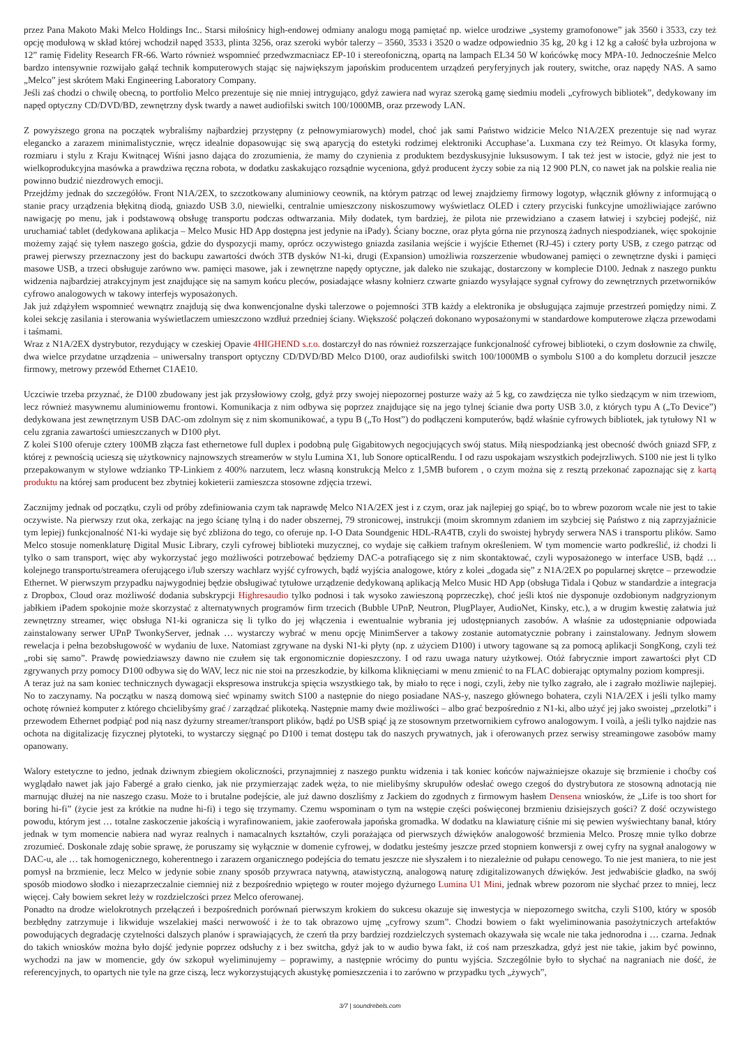przez Pana Makoto Maki Melco Holdings Inc.. Starsi miłośnicy high-endowej odmiany analogu mogą pamiętać np. wielce urodziwe „systemy gramofonowe” jak 3560 i 3533, czy też opcję modułową w skład której wchodził napęd 3533, plinta 3256, oraz szeroki wybór talerzy – 3560, 3533 i 3520 o wadze odpowiednio 35 kg, 20 kg i 12 kg a całość była uzbrojona w 12” ramię Fidelity Research FR-66. Warto również wspomnieć przedwzmacniacz EP-10 i stereofoniczną, opartą na lampach EL34 50 W końcówkę mocy MPA-10. Jednocześnie Melco bardzo intensywnie rozwijało gałąź technik komputerowych stając się największym japońskim producentem urządzeń peryferyjnych jak routery, switche, oraz napędy NAS. A samo „Melco” jest skrótem Maki Engineering Laboratory Company.
Jeśli zaś chodzi o chwilę obecną, to portfolio Melco prezentuje się nie mniej intrygująco, gdyż zawiera nad wyraz szeroką gamę siedmiu modeli „cyfrowych bibliotek”, dedykowany im napęd optyczny CD/DVD/BD, zewnętrzny dysk twardy a nawet audiofilski switch 100/1000MB, oraz przewody LAN.
Z powyższego grona na początek wybraliśmy najbardziej przystępny (z pełnowymiarowych) model, choć jak sami Państwo widzicie Melco N1A/2EX prezentuje się nad wyraz elegancko a zarazem minimalistycznie, wręcz idealnie dopasowując się swą aparycją do estetyki rodzimej elektroniki Accuphase’a. Luxmana czy też Reimyo. Ot klasyka formy, rozmiaru i stylu z Kraju Kwitnącej Wiśni jasno dająca do zrozumienia, że mamy do czynienia z produktem bezdyskusyjnie luksusowym. I tak też jest w istocie, gdyż nie jest to wielkoprodukcyjna masówka a prawdziwa ręczna robota, w dodatku zaskakująco rozsądnie wyceniona, gdyż producent życzy sobie za nią 12 900 PLN, co nawet jak na polskie realia nie powinno budzić niezdrowych emocji.
Przejdźmy jednak do szczegółów. Front N1A/2EX, to szczotkowany aluminiowy ceownik, na którym patrząc od lewej znajdziemy firmowy logotyp, włącznik główny z informującą o stanie pracy urządzenia błękitną diodą, gniazdo USB 3.0, niewielki, centralnie umieszczony niskoszumowy wyświetlacz OLED i cztery przyciski funkcyjne umożliwiające zarówno nawigację po menu, jak i podstawową obsługę transportu podczas odtwarzania. Miły dodatek, tym bardziej, że pilota nie przewidziano a czasem łatwiej i szybciej podejść, niż uruchamiać tablet (dedykowana aplikacja – Melco Music HD App dostępna jest jedynie na iPady). Ściany boczne, oraz płyta górna nie przynoszą żadnych niespodzianek, więc spokojnie możemy zająć się tyłem naszego gościa, gdzie do dyspozycji mamy, oprócz oczywistego gniazda zasilania wejście i wyjście Ethernet (RJ-45) i cztery porty USB, z czego patrząc od prawej pierwszy przeznaczony jest do backupu zawartości dwóch 3TB dysków N1-ki, drugi (Expansion) umożliwia rozszerzenie wbudowanej pamięci o zewnętrzne dyski i pamięci masowe USB, a trzeci obsługuje zarówno ww. pamięci masowe, jak i zewnętrzne napędy optyczne, jak daleko nie szukając, dostarczony w komplecie D100. Jednak z naszego punktu widzenia najbardziej atrakcyjnym jest znajdujące się na samym końcu pleców, posiadające własny kołnierz czwarte gniazdo wysyłające sygnał cyfrowy do zewnętrznych przetworników cyfrowo analogowych w takowy interfejs wyposażonych.
Jak już zdążyłem wspomnieć wewnątrz znajdują się dwa konwencjonalne dyski talerzowe o pojemności 3TB każdy a elektronika je obsługująca zajmuje przestrzeń pomiędzy nimi. Z kolei sekcję zasilania i sterowania wyświetlaczem umieszczono wzdłuż przedniej ściany. Większość połączeń dokonano wyposażonymi w standardowe komputerowe złącza przewodami i taśmami.
Wraz z N1A/2EX dystrybutor, rezydujący w czeskiej Opavie 4HIGHEND s.r.o. dostarczył do nas również rozszerzające funkcjonalność cyfrowej biblioteki, o czym dosłownie za chwilę, dwa wielce przydatne urządzenia – uniwersalny transport optyczny CD/DVD/BD Melco D100, oraz audiofilski switch 100/1000MB o symbolu S100 a do kompletu dorzucił jeszcze firmowy, metrowy przewód Ethernet C1AE10.
Uczciwie trzeba przyznać, że D100 zbudowany jest jak przysłowiowy czołg, gdyż przy swojej niepozornej posturze waży aż 5 kg, co zawdzięcza nie tylko siedzącym w nim trzewiom, lecz również masywnemu aluminiowemu frontowi. Komunikacja z nim odbywa się poprzez znajdujące się na jego tylnej ścianie dwa porty USB 3.0, z których typu A („To Device”) dedykowana jest zewnętrznym USB DAC-om zdolnym się z nim skomunikować, a typu B („To Host”) do podłączeni komputerów, bądź właśnie cyfrowych bibliotek, jak tytułowy N1 w celu zgrania zawartości umieszczanych w D100 płyt.
Z kolei S100 oferuje cztery 100MB złącza fast ethernetowe full duplex i podobną pulę Gigabitowych negocjujących swój status. Miłą niespodzianką jest obecność dwóch gniazd SFP, z której z pewnością ucieszą się użytkownicy najnowszych streamerów w stylu Lumina X1, lub Sonore opticalRendu. I od razu uspokajam wszystkich podejrzliwych. S100 nie jest li tylko przepakowanym w stylowe wdzianko TP-Linkiem z 400% narzutem, lecz własną konstrukcją Melco z 1,5MB buforem , o czym można się z resztą przekonać zapoznając się z kartą produktu na której sam producent bez zbytniej kokieterii zamieszcza stosowne zdjęcia trzewi.
Zacznijmy jednak od początku, czyli od próby zdefiniowania czym tak naprawdę Melco N1A/2EX jest i z czym, oraz jak najlepiej go spiąć, bo to wbrew pozorom wcale nie jest to takie oczywiste. Na pierwszy rzut oka, zerkając na jego ścianę tylną i do nader obszernej, 79 stronicowej, instrukcji (moim skromnym zdaniem im szybciej się Państwo z nią zaprzyjaźnicie tym lepiej) funkcjonalność N1-ki wydaje się być zbliżona do tego, co oferuje np. I-O Data Soundgenic HDL-RA4TB, czyli do swoistej hybrydy serwera NAS i transportu plików. Samo Melco stosuje nomenklaturę Digital Music Library, czyli cyfrowej biblioteki muzycznej, co wydaje się całkiem trafnym określeniem. W tym momencie warto podkreślić, iż chodzi li tylko o sam transport, więc aby wykorzystać jego możliwości potrzebować będziemy DAC-a potrafiącego się z nim skontaktować, czyli wyposażonego w interface USB, bądź … kolejnego transportu/streamera oferującego i/lub szerszy wachlarz wyjść cyfrowych, bądź wyjścia analogowe, który z kolei „dogada się” z N1A/2EX po popularnej skrętce – przewodzie Ethernet. W pierwszym przypadku najwygodniej będzie obsługiwać tytułowe urządzenie dedykowaną aplikacją Melco Music HD App (obsługa Tidala i Qobuz w standardzie a integracja z Dropbox, Cloud oraz możliwość dodania subskrypcji Highresaudio tylko podnosi i tak wysoko zawieszoną poprzeczkę), choć jeśli ktoś nie dysponuje ozdobionym nadgryzionym jabłkiem iPadem spokojnie może skorzystać z alternatywnych programów firm trzecich (Bubble UPnP, Neutron, PlugPlayer, AudioNet, Kinsky, etc.), a w drugim kwestię załatwia już zewnętrzny streamer, więc obsługa N1-ki ogranicza się li tylko do jej włączenia i ewentualnie wybrania jej udostępnianych zasobów. A właśnie za udostępnianie odpowiada zainstalowany serwer UPnP TwonkyServer, jednak … wystarczy wybrać w menu opcję MinimServer a takowy zostanie automatycznie pobrany i zainstalowany. Jednym słowem rewelacja i pełna bezobsługowość w wydaniu de luxe. Natomiast zgrywane na dyski N1-ki płyty (np. z użyciem D100) i utwory tagowane są za pomocą aplikacji SongKong, czyli też „robi się samo”. Prawdę powiedziawszy dawno nie czułem się tak ergonomicznie dopieszczony. I od razu uwaga natury użytkowej. Otóż fabrycznie import zawartości płyt CD zgrywanych przy pomocy D100 odbywa się do WAV, lecz nic nie stoi na przeszkodzie, by kilkoma kliknięciami w menu zmienić to na FLAC dobierając optymalny poziom kompresji.
A teraz już na sam koniec technicznych dywagacji ekspresowa instrukcja spięcia wszystkiego tak, by miało to ręce i nogi, czyli, żeby nie tylko zagrało, ale i zagrało możliwie najlepiej. No to zaczynamy. Na początku w naszą domową sieć wpinamy switch S100 a następnie do niego posiadane NAS-y, naszego głównego bohatera, czyli N1A/2EX i jeśli tylko mamy ochotę również komputer z którego chcielibyśmy grać / zarządzać plikoteką. Następnie mamy dwie możliwości – albo grać bezpośrednio z N1-ki, albo użyć jej jako swoistej „przelotki” i przewodem Ethernet podpiąć pod nią nasz dyżurny streamer/transport plików, bądź po USB spiąć ją ze stosownym przetwornikiem cyfrowo analogowym. I voilà, a jeśli tylko najdzie nas ochota na digitalizację fizycznej płytoteki, to wystarczy sięgnąć po D100 i temat dostępu tak do naszych prywatnych, jak i oferowanych przez serwisy streamingowe zasobów mamy opanowany.
Walory estetyczne to jedno, jednak dziwnym zbiegiem okoliczności, przynajmniej z naszego punktu widzenia i tak koniec końców najważniejsze okazuje się brzmienie i choćby coś wyglądało nawet jak jajo Fabergé a grało cienko, jak nie przymierzając zadek węża, to nie mielibyśmy skrupułów odesłać owego czegoś do dystrybutora ze stosowną adnotacją nie marnując dłużej na nie naszego czasu. Może to i brutalne podejście, ale już dawno doszliśmy z Jackiem do zgodnych z firmowym hasłem Densena wniosków, że „Life is too short for boring hi-fi” (życie jest za krótkie na nudne hi-fi) i tego się trzymamy. Czemu wspominam o tym na wstępie części poświęconej brzmieniu dzisiejszych gości? Z dość oczywistego powodu, którym jest … totalne zaskoczenie jakością i wyrafinowaniem, jakie zaoferowała japońska gromadka. W dodatku na klawiaturę ciśnie mi się pewien wyświechtany banał, który jednak w tym momencie nabiera nad wyraz realnych i namacalnych kształtów, czyli porażająca od pierwszych dźwięków analogowość brzmienia Melco. Proszę mnie tylko dobrze zrozumieć. Doskonale zdaję sobie sprawę, że poruszamy się wyłącznie w domenie cyfrowej, w dodatku jesteśmy jeszcze przed stopniem konwersji z owej cyfry na sygnał analogowy w DAC-u, ale … tak homogenicznego, koherentnego i zarazem organicznego podejścia do tematu jeszcze nie słyszałem i to niezależnie od pułapu cenowego. To nie jest maniera, to nie jest pomysł na brzmienie, lecz Melco w jedynie sobie znany sposób przywraca natywną, atawistyczną, analogową naturę zdigitalizowanych dźwięków. Jest jedwabiście gładko, na swój sposób miodowo słodko i niezaprzeczalnie ciemniej niż z bezpośrednio wpiętego w router mojego dyżurnego Lumina U1 Mini, jednak wbrew pozorom nie słychać przez to mniej, lecz więcej. Cały bowiem sekret leży w rozdzielczości przez Melco oferowanej.
Ponadto na drodze wielokrotnych przełączeń i bezpośrednich porównań pierwszym krokiem do sukcesu okazuje się inwestycja w niepozornego switcha, czyli S100, który w sposób bezbłędny zatrzymuje i likwiduje wszelakiej maści nerwowość i że to tak obrazowo ujmę „cyfrowy szum”. Chodzi bowiem o fakt wyeliminowania pasożytniczych artefaktów powodujących degradację czytelności dalszych planów i sprawiających, że czerń tła przy bardziej rozdzielczych systemach okazywała się wcale nie taka jednorodna i … czarna. Jednak do takich wniosków można było dojść jedynie poprzez odsłuchy z i bez switcha, gdyż jak to w audio bywa fakt, iż coś nam przeszkadza, gdyż jest nie takie, jakim być powinno, wychodzi na jaw w momencie, gdy ów szkopuł wyeliminujemy – poprawimy, a następnie wrócimy do puntu wyjścia. Szczególnie było to słychać na nagraniach nie dość, że referencyjnych, to opartych nie tyle na grze ciszą, lecz wykorzystujących akustykę pomieszczenia i to zarówno w przypadku tych „żywych”,
3/7 | soundrebels.com